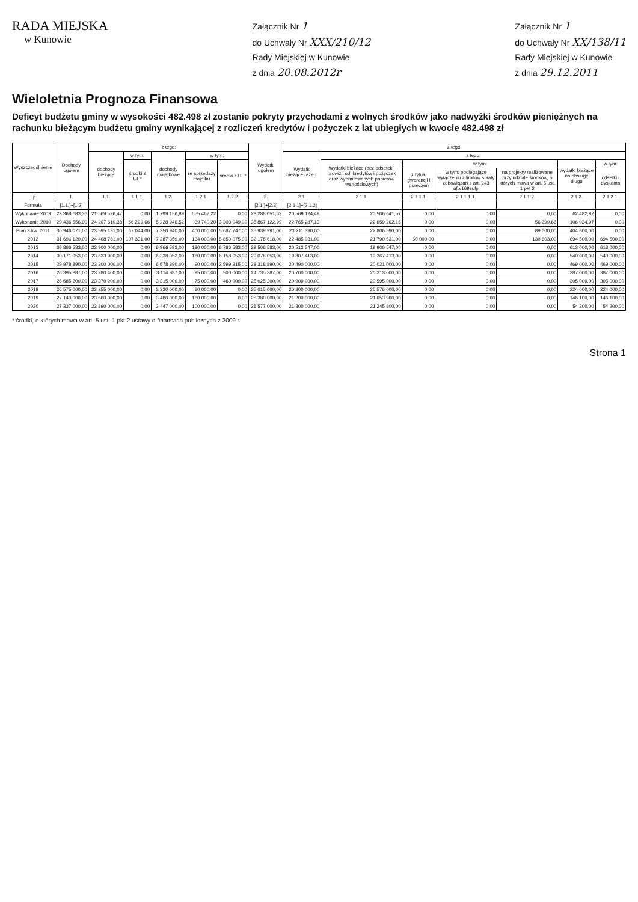RADA MIEJSKA
w Kunowie
Załącznik Nr 1
do Uchwały Nr XXX/210/12
Rady Miejskiej w Kunowie
z dnia 20.08.2012r
Załącznik Nr 1
do Uchwały Nr XX/138/11
Rady Miejskiej w Kunowie
z dnia 29.12.2011
Wieloletnia Prognoza Finansowa
Deficyt budżetu gminy w wysokości 482.498 zł zostanie pokryty przychodami z wolnych środków jako nadwyżki środków pieniężnych na rachunku bieżącym budżetu gminy wynikającej z rozliczeń kredytów i pożyczek z lat ubiegłych w kwocie 482.498 zł
| Wyszczególnienie | Dochody ogółem | z tego: | | | | | Wydatki ogółem | z tego: | | | | | | |
| --- | --- | --- | --- | --- | --- | --- | --- | --- | --- | --- | --- | --- | --- | --- |
| | | dochody bieżące | w tym: | dochody majątkowe | w tym: | | | Wydatki bieżące razem | z tego: | | | | | |
| | | | środki z UE* | | ze sprzedaży majątku | środki z UE* | | | Wydatki bieżące (bez odsetek i prowizji od: kredytów i pożyczek oraz wyemitowanych papierów wartościowych) | w tym: | | | wydatki bieżące na obsługę długu | w tym: |
| | | | | | | | | | | z tytułu gwarancji i poręczeń | w tym: podlegające wyłączeniu z limitów spłaty zobowiązań z art. 243 ufp/169sufp | na projekty realizowane przy udziale środków, o których mowa w art. 5 ust. 1 pkt 2 | | odsetki i dyskonto |
| Lp | 1. | 1.1. | 1.1.1. | 1.2. | 1.2.1. | 1.2.2. | 2. | 2.1. | 2.1.1. | 2.1.1.1. | 2.1.1.1.1. | 2.1.1.2. | 2.1.2. | 2.1.2.1. |
| Formuła | [1.1.]+[1.2] | | | | | | [2.1.]+[2.2] | [2.1.1]+[2.1.2] | | | | | | |
| Wykonanie 2009 | 23 368 683,36 | 21 569 526,47 | 0,00 | 1 799 156,89 | 555 467,22 | 0,00 | 23 288 051,62 | 20 569 124,49 | 20 506 641,57 | 0,00 | 0,00 | 0,00 | 62 482,92 | 0,00 |
| Wykonanie 2010 | 29 436 556,90 | 24 207 610,38 | 56 299,66 | 5 228 946,52 | 39 740,20 | 3 303 049,00 | 35 867 122,99 | 22 765 287,13 | 22 659 262,16 | 0,00 | 0,00 | 56 299,66 | 106 024,97 | 0,00 |
| Plan 3 kw. 2011 | 30 946 071,00 | 23 595 131,00 | 67 044,00 | 7 350 940,00 | 400 000,00 | 5 687 747,00 | 35 939 991,00 | 23 211 390,00 | 22 806 590,00 | 0,00 | 0,00 | 89 600,00 | 404 800,00 | 0,00 |
| 2012 | 31 696 120,00 | 24 408 761,00 | 107 331,00 | 7 287 359,00 | 134 000,00 | 5 850 075,00 | 32 178 618,00 | 22 485 031,00 | 21 790 531,00 | 50 000,00 | 0,00 | 130 603,00 | 694 500,00 | 694 500,00 |
| 2013 | 30 866 583,00 | 23 900 000,00 | 0,00 | 6 966 583,00 | 180 000,00 | 6 786 583,00 | 29 506 583,00 | 20 513 547,00 | 19 900 547,00 | 0,00 | 0,00 | 0,00 | 613 000,00 | 613 000,00 |
| 2014 | 30 171 953,00 | 23 833 900,00 | 0,00 | 6 338 053,00 | 180 000,00 | 6 158 053,00 | 29 078 053,00 | 19 807 413,00 | 19 267 413,00 | 0,00 | 0,00 | 0,00 | 540 000,00 | 540 000,00 |
| 2015 | 29 978 890,00 | 23 300 000,00 | 0,00 | 6 678 890,00 | 90 000,00 | 2 599 315,00 | 28 318 890,00 | 20 490 000,00 | 20 021 000,00 | 0,00 | 0,00 | 0,00 | 469 000,00 | 469 000,00 |
| 2016 | 26 395 387,00 | 23 280 400,00 | 0,00 | 3 114 987,00 | 95 000,00 | 500 000,00 | 24 735 387,00 | 20 700 000,00 | 20 313 000,00 | 0,00 | 0,00 | 0,00 | 387 000,00 | 387 000,00 |
| 2017 | 26 685 200,00 | 23 370 200,00 | 0,00 | 3 315 000,00 | 75 000,00 | 460 000,00 | 25 025 200,00 | 20 900 000,00 | 20 595 000,00 | 0,00 | 0,00 | 0,00 | 305 000,00 | 305 000,00 |
| 2018 | 26 575 000,00 | 23 255 000,00 | 0,00 | 3 320 000,00 | 80 000,00 | 0,00 | 25 015 000,00 | 20 800 000,00 | 20 576 000,00 | 0,00 | 0,00 | 0,00 | 224 000,00 | 224 000,00 |
| 2019 | 27 140 000,00 | 23 660 000,00 | 0,00 | 3 480 000,00 | 180 000,00 | 0,00 | 25 380 000,00 | 21 200 000,00 | 21 053 900,00 | 0,00 | 0,00 | 0,00 | 146 100,00 | 146 100,00 |
| 2020 | 27 337 000,00 | 23 890 000,00 | 0,00 | 3 447 000,00 | 100 000,00 | 0,00 | 25 577 000,00 | 21 300 000,00 | 21 245 800,00 | 0,00 | 0,00 | 0,00 | 54 200,00 | 54 200,00 |
* środki, o których mowa w art. 5 ust. 1 pkt 2 ustawy o finansach publicznych z 2009 r.
Strona 1